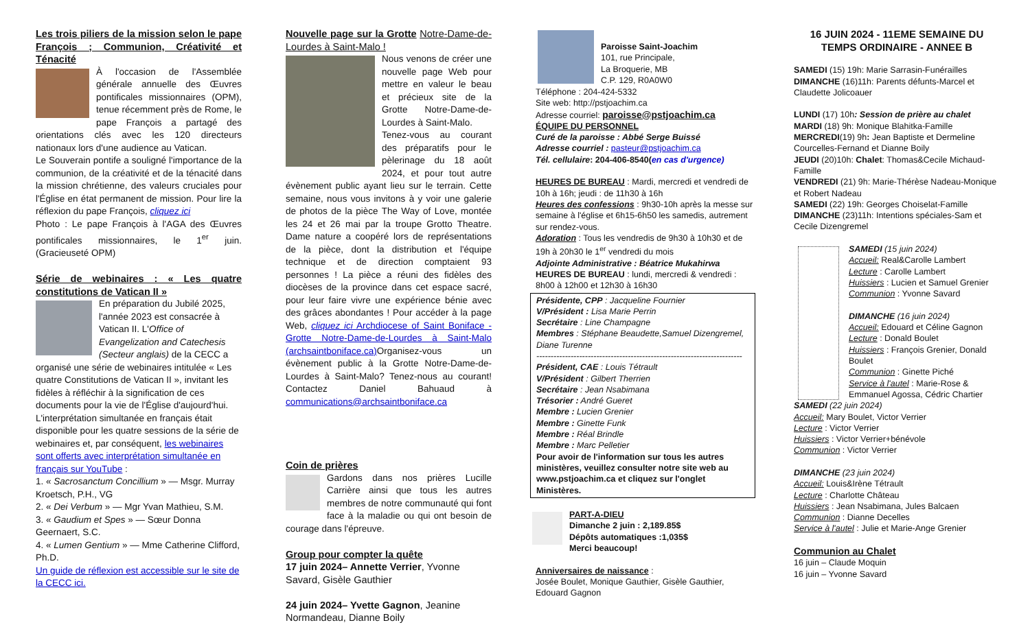Les trois piliers de la mission selon le pape François ; Communion, Créativité et Ténacité
À l'occasion de l'Assemblée générale annuelle des Œuvres pontificales missionnaires (OPM), tenue récemment près de Rome, le pape François a partagé des orientations clés avec les 120 directeurs nationaux lors d'une audience au Vatican.
Le Souverain pontife a souligné l'importance de la communion, de la créativité et de la ténacité dans la mission chrétienne, des valeurs cruciales pour l'Église en état permanent de mission. Pour lire la réflexion du pape François, cliquez ici
Photo : Le pape François à l'AGA des Œuvres pontificales missionnaires, le 1<sup>er</sup> juin. (Gracieuseté OPM)
Série de webinaires : « Les quatre constitutions de Vatican II »
En préparation du Jubilé 2025, l'année 2023 est consacrée à Vatican II. L'Office of Evangelization and Catechesis (Secteur anglais) de la CECC a organisé une série de webinaires intitulée « Les quatre Constitutions de Vatican II », invitant les fidèles à réfléchir à la signification de ces documents pour la vie de l'Église d'aujourd'hui.
L'interprétation simultanée en français était disponible pour les quatre sessions de la série de webinaires et, par conséquent, les webinaires sont offerts avec interprétation simultanée en français sur YouTube :
1. « Sacrosanctum Concillium » — Msgr. Murray Kroetsch, P.H., VG
2. « Dei Verbum » — Mgr Yvan Mathieu, S.M.
3. « Gaudium et Spes » — Sœur Donna Geernaert, S.C.
4. « Lumen Gentium » — Mme Catherine Clifford, Ph.D.
Un guide de réflexion est accessible sur le site de la CECC ici.
Nouvelle page sur la Grotte Notre-Dame-de-Lourdes à Saint-Malo !
Nous venons de créer une nouvelle page Web pour mettre en valeur le beau et précieux site de la Grotte Notre-Dame-de-Lourdes à Saint-Malo.
Tenez-vous au courant des préparatifs pour le pèlerinage du 18 août 2024, et pour tout autre évènement public ayant lieu sur le terrain. Cette semaine, nous vous invitons à y voir une galerie de photos de la pièce The Way of Love, montée les 24 et 26 mai par la troupe Grotto Theatre. Dame nature a coopéré lors de représentations de la pièce, dont la distribution et l'équipe technique et de direction comptaient 93 personnes ! La pièce a réuni des fidèles des diocèses de la province dans cet espace sacré, pour leur faire vivre une expérience bénie avec des grâces abondantes ! Pour accéder à la page Web, cliquez ici Archdiocese of Saint Boniface - Grotte Notre-Dame-de-Lourdes à Saint-Malo (archsaintboniface.ca) Organisez-vous un évènement public à la Grotte Notre-Dame-de-Lourdes à Saint-Malo? Tenez-nous au courant! Contactez Daniel Bahuaud à communications@archsaintboniface.ca
Coin de prières
Gardons dans nos prières Lucille Carrière ainsi que tous les autres membres de notre communauté qui font face à la maladie ou qui ont besoin de courage dans l'épreuve.
Group pour compter la quête
17 juin 2024– Annette Verrier, Yvonne Savard, Gisèle Gauthier
24 juin 2024– Yvette Gagnon, Jeanine Normandeau, Dianne Boily
Paroisse Saint-Joachim
101, rue Principale,
La Broquerie, MB
C.P. 129, R0A0W0
Téléphone : 204-424-5332
Site web: http://pstjoachim.ca
Adresse courriel: paroisse@pstjoachim.ca
ÉQUIPE DU PERSONNEL
Curé de la paroisse : Abbé Serge Buissé
Adresse courriel : pasteur@pstjoachim.ca
Tél. cellulaire: 204-406-8540(en cas d'urgence)
HEURES DE BUREAU : Mardi, mercredi et vendredi de 10h à 16h; jeudi : de 11h30 à 16h
Heures des confessions : 9h30-10h après la messe sur semaine à l'église et 6h15-6h50 les samedis, autrement sur rendez-vous.
Adoration : Tous les vendredis de 9h30 à 10h30 et de 19h à 20h30 le 1<sup>er</sup> vendredi du mois
Adjointe Administrative : Béatrice Mukahirwa
HEURES DE BUREAU : lundi, mercredi & vendredi : 8h00 à 12h00 et 12h30 à 16h30
Présidente, CPP : Jacqueline Fournier
V/Président : Lisa Marie Perrin
Secrétaire : Line Champagne
Membres : Stéphane Beaudette,Samuel Dizengremel, Diane Turenne
------------------------------------------------------------------------
Président, CAE : Louis Tétrault
V/Président : Gilbert Therrien
Secrétaire : Jean Nsabimana
Trésorier : André Gueret
Membre : Lucien Grenier
Membre : Ginette Funk
Membre : Réal Brindle
Membre : Marc Pelletier
Pour avoir de l'information sur tous les autres ministères, veuillez consulter notre site web au www.pstjoachim.ca et cliquez sur l'onglet Ministères.
PART-A-DIEU
Dimanche 2 juin : 2,189.85$
Dépôts automatiques :1,035$
Merci beaucoup!
Anniversaires de naissance :
Josée Boulet, Monique Gauthier, Gisèle Gauthier, Edouard Gagnon
16 JUIN 2024 - 11EME SEMAINE DU TEMPS ORDINAIRE - ANNEE B
SAMEDI (15) 19h: Marie Sarrasin-Funérailles
DIMANCHE (16)11h: Parents défunts-Marcel et Claudette Jolicoauer
LUNDI (17) 10h: Session de prière au chalet
MARDI (18) 9h: Monique Blahitka-Famille
MERCREDI(19) 9h: Jean Baptiste et Dermeline Courcelles-Fernand et Dianne Boily
JEUDI (20)10h: Chalet: Thomas&Cecile Michaud-Famille
VENDREDI (21) 9h: Marie-Thérèse Nadeau-Monique et Robert Nadeau
SAMEDI (22) 19h: Georges Choiselat-Famille
DIMANCHE (23)11h: Intentions spéciales-Sam et Cecile Dizengremel
SAMEDI (15 juin 2024)
Accueil: Real&Carolle Lambert
Lecture : Carolle Lambert
Huissiers : Lucien et Samuel Grenier
Communion : Yvonne Savard
DIMANCHE (16 juin 2024)
Accueil: Edouard et Céline Gagnon
Lecture : Donald Boulet
Huissiers : François Grenier, Donald Boulet
Communion : Ginette Piché
Service à l'autel : Marie-Rose & Emmanuel Agossa, Cédric Chartier
SAMEDI (22 juin 2024)
Accueil: Mary Boulet, Victor Verrier
Lecture : Victor Verrier
Huissiers : Victor Verrier+bénévole
Communion : Victor Verrier
DIMANCHE (23 juin 2024)
Accueil: Louis&Irène Tétrault
Lecture : Charlotte Château
Huissiers : Jean Nsabimana, Jules Balcaen
Communion : Dianne Decelles
Service à l'autel : Julie et Marie-Ange Grenier
Communion au Chalet
16 juin – Claude Moquin
16 juin – Yvonne Savard